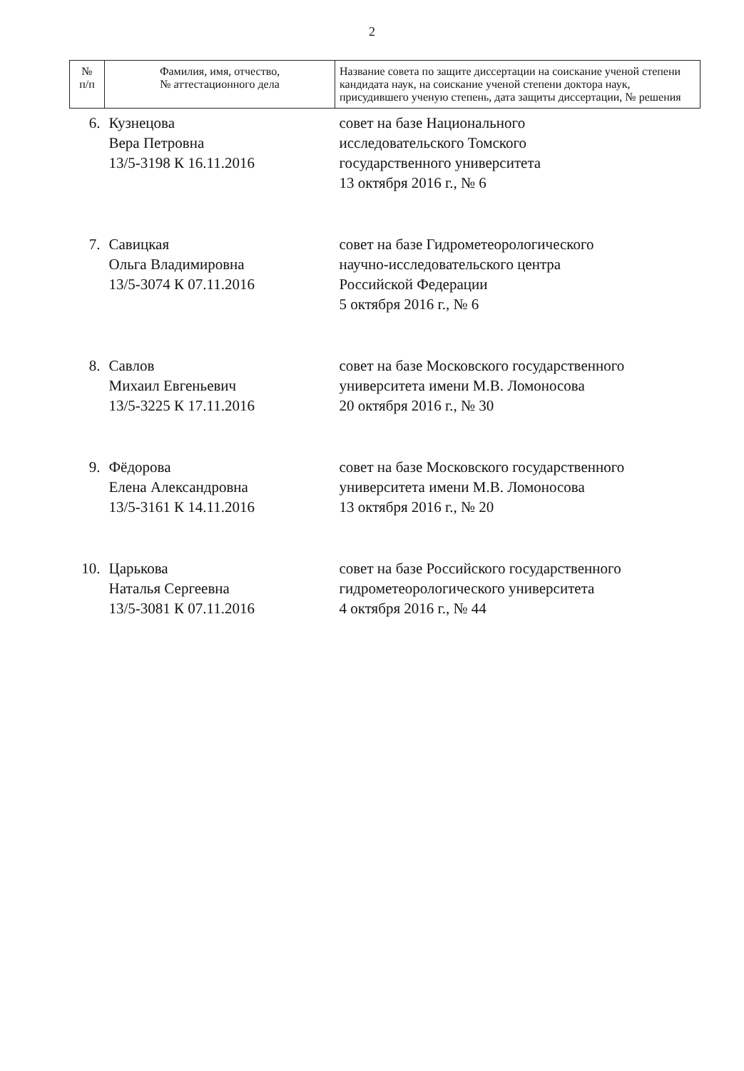2
| № п/п | Фамилия, имя, отчество, № аттестационного дела | Название совета по защите диссертации на соискание ученой степени кандидата наук, на соискание ученой степени доктора наук, присудившего ученую степень, дата защиты диссертации, № решения |
| --- | --- | --- |
| 6. | Кузнецова Вера Петровна 13/5-3198 К 16.11.2016 | совет на базе Национального исследовательского Томского государственного университета 13 октября 2016 г., № 6 |
| 7. | Савицкая Ольга Владимировна 13/5-3074 К 07.11.2016 | совет на базе Гидрометеорологического научно-исследовательского центра Российской Федерации 5 октября 2016 г., № 6 |
| 8. | Савлов Михаил Евгеньевич 13/5-3225 К 17.11.2016 | совет на базе Московского государственного университета имени М.В. Ломоносова 20 октября 2016 г., № 30 |
| 9. | Фёдорова Елена Александровна 13/5-3161 К 14.11.2016 | совет на базе Московского государственного университета имени М.В. Ломоносова 13 октября 2016 г., № 20 |
| 10. | Царькова Наталья Сергеевна 13/5-3081 К 07.11.2016 | совет на базе Российского государственного гидрометеорологического университета 4 октября 2016 г., № 44 |